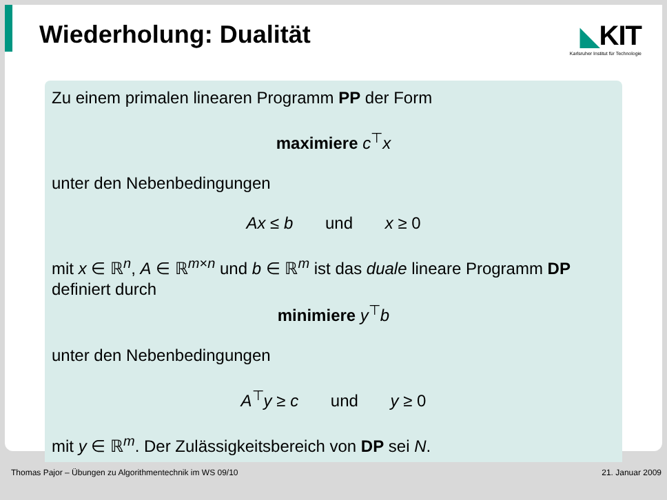Wiederholung: Dualität ◣KIT
Karlsruher Institut für Technologie
Zu einem primalen linearen Programm PP der Form
maximiere c<sup>⊤</sup>x
unter den Nebenbedingungen
Ax ≤ b und x ≥ 0
mit x ∈ ℝ<sup>n</sup>, A ∈ ℝ<sup>m×n</sup> und b ∈ ℝ<sup>m</sup> ist das duale lineare Programm DP definiert durch
minimiere y<sup>⊤</sup>b
unter den Nebenbedingungen
A<sup>⊤</sup>y ≥ c und y ≥ 0
mit y ∈ ℝ<sup>m</sup>. Der Zulässigkeitsbereich von DP sei N.
Thomas Pajor – Übungen zu Algorithmentechnik im WS 09/10 21. Januar 2009